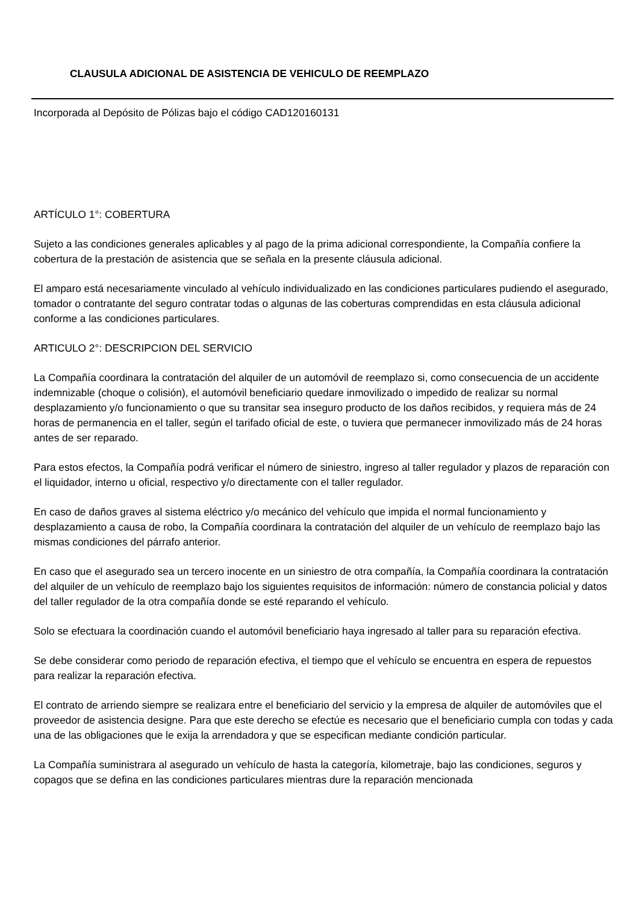CLAUSULA ADICIONAL DE ASISTENCIA DE VEHICULO DE REEMPLAZO
Incorporada al Depósito de Pólizas bajo el código CAD120160131
ARTÍCULO 1°: COBERTURA
Sujeto a las condiciones generales aplicables y al pago de la prima adicional correspondiente, la Compañía confiere la cobertura de la prestación de asistencia que se señala en la presente cláusula adicional.
El amparo está necesariamente vinculado al vehículo individualizado en las condiciones particulares pudiendo el asegurado, tomador o contratante del seguro contratar todas o algunas de las coberturas comprendidas en esta cláusula adicional conforme a las condiciones particulares.
ARTICULO 2°: DESCRIPCION DEL SERVICIO
La Compañía coordinara la contratación del alquiler de un automóvil de reemplazo si, como consecuencia de un accidente indemnizable (choque o colisión), el automóvil beneficiario quedare inmovilizado o impedido de realizar su normal desplazamiento y/o funcionamiento o que su transitar sea inseguro producto de los daños recibidos, y requiera más de 24 horas de permanencia en el taller, según el tarifado oficial de este, o tuviera que permanecer inmovilizado más de 24 horas antes de ser reparado.
Para estos efectos, la Compañía podrá verificar el número de siniestro, ingreso al taller regulador y plazos de reparación con el liquidador, interno u oficial, respectivo y/o directamente con el taller regulador.
En caso de daños graves al sistema eléctrico y/o mecánico del vehículo que impida el normal funcionamiento y desplazamiento a causa de robo, la Compañía coordinara la contratación del alquiler de un vehículo de reemplazo bajo las mismas condiciones del párrafo anterior.
En caso que el asegurado sea un tercero inocente en un siniestro de otra compañía, la Compañía coordinara la contratación del alquiler de un vehículo de reemplazo bajo los siguientes requisitos de información: número de constancia policial y datos del taller regulador de la otra compañía donde se esté reparando el vehículo.
Solo se efectuara la coordinación cuando el automóvil beneficiario haya ingresado al taller para su reparación efectiva.
Se debe considerar como periodo de reparación efectiva, el tiempo que el vehículo se encuentra en espera de repuestos para realizar la reparación efectiva.
El contrato de arriendo siempre se realizara entre el beneficiario del servicio y la empresa de alquiler de automóviles que el proveedor de asistencia designe. Para que este derecho se efectúe es necesario que el beneficiario cumpla con todas y cada una de las obligaciones que le exija la arrendadora y que se especifican mediante condición particular.
La Compañía suministrara al asegurado un vehículo de hasta la categoría, kilometraje, bajo las condiciones, seguros y copagos que se defina en las condiciones particulares mientras dure la reparación mencionada